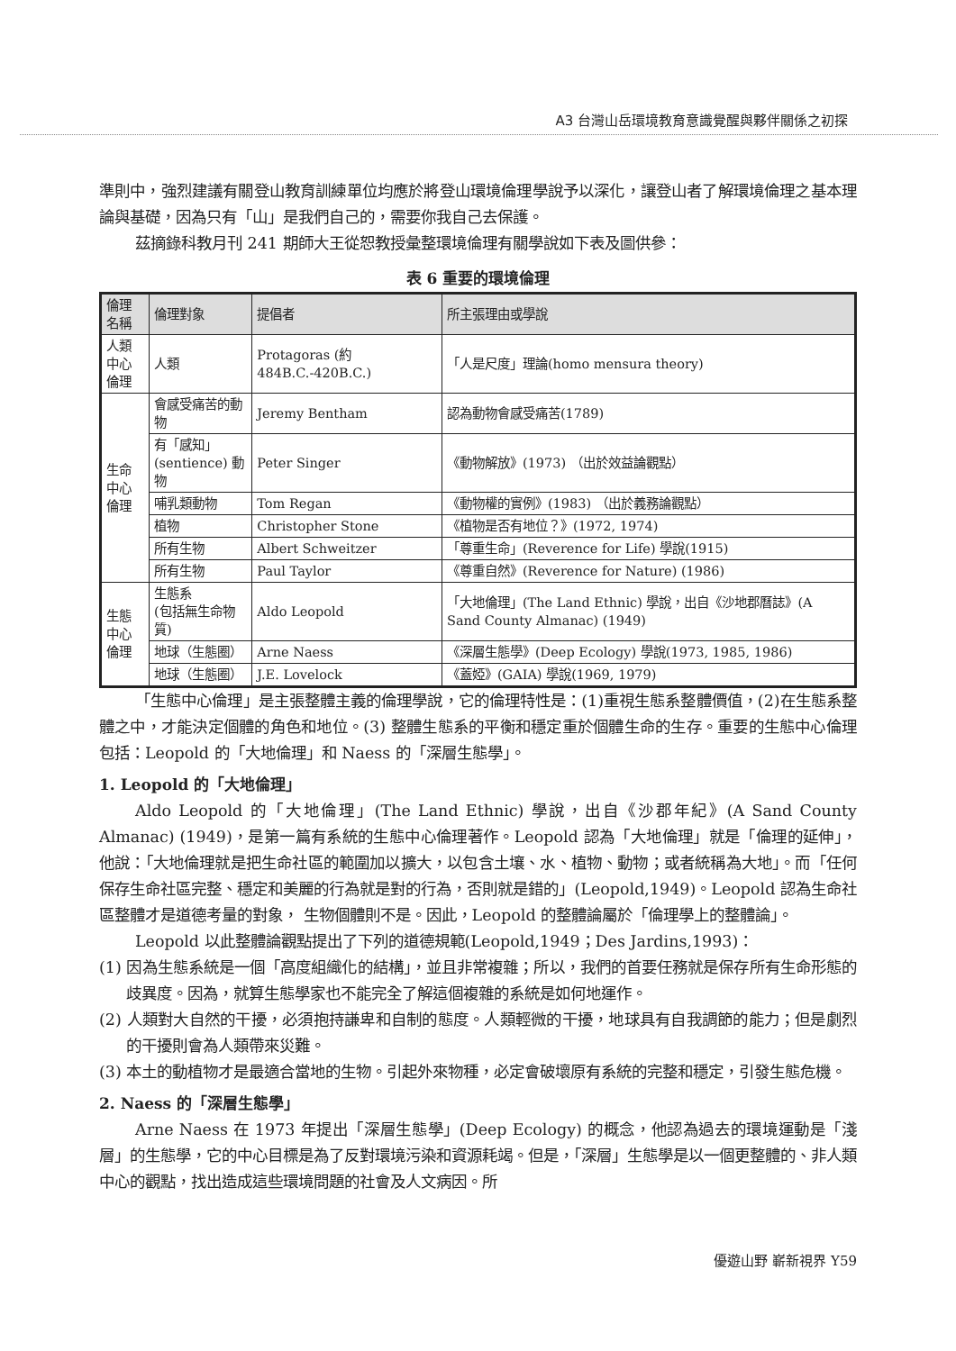A3 台灣山岳環境教育意識覺醒與夥伴關係之初探
準則中，強烈建議有關登山教育訓練單位均應於將登山環境倫理學說予以深化，讓登山者了解環境倫理之基本理論與基礎，因為只有「山」是我們自己的，需要你我自己去保護。
茲摘錄科教月刊 241 期師大王從恕教授彙整環境倫理有關學說如下表及圖供參：
表 6 重要的環境倫理
| 倫理名稱 | 倫理對象 | 提倡者 | 所主張理由或學說 |
| --- | --- | --- | --- |
| 人類中心 倫理 | 人類 | Protagoras (約 484B.C.-420B.C.) | 「人是尺度」理論(homo mensura theory) |
| 生命中心 倫理 | 會感受痛苦的動物 | Jeremy Bentham | 認為動物會感受痛苦(1789) |
| | 有「感知」 (sentience) 動物 | Peter Singer | 《動物解放》(1973) （出於效益論觀點） |
| | 哺乳類動物 | Tom Regan | 《動物權的實例》(1983) （出於義務論觀點） |
| | 植物 | Christopher Stone | 《植物是否有地位？》(1972, 1974) |
| | 所有生物 | Albert Schweitzer | 「尊重生命」(Reverence for Life) 學說(1915) |
| | 所有生物 | Paul Taylor | 《尊重自然》(Reverence for Nature) (1986) |
| 生態中心 倫理 | 生態系 (包括無生命物質) | Aldo Leopold | 「大地倫理」(The Land Ethnic) 學說，出自《沙地郡曆誌》(A Sand County Almanac) (1949) |
| | 地球（生態圈） | Arne Naess | 《深層生態學》(Deep Ecology) 學說(1973, 1985, 1986) |
| | 地球（生態圈） | J.E. Lovelock | 《蓋婭》(GAIA) 學說(1969, 1979) |
「生態中心倫理」是主張整體主義的倫理學說，它的倫理特性是：(1)重視生態系整體價值，(2)在生態系整體之中，才能決定個體的角色和地位。(3) 整體生態系的平衡和穩定重於個體生命的生存。重要的生態中心倫理包括：Leopold 的「大地倫理」和 Naess 的「深層生態學」。
1. Leopold 的「大地倫理」
Aldo Leopold 的「大地倫理」(The Land Ethnic) 學說，出自《沙郡年紀》(A Sand County Almanac) (1949)，是第一篇有系統的生態中心倫理著作。Leopold 認為「大地倫理」就是「倫理的延伸」，他說：「大地倫理就是把生命社區的範圍加以擴大，以包含土壤、水、植物、動物；或者統稱為大地」。而「任何保存生命社區完整、穩定和美麗的行為就是對的行為，否則就是錯的」(Leopold,1949)。Leopold 認為生命社區整體才是道德考量的對象， 生物個體則不是。因此，Leopold 的整體論屬於「倫理學上的整體論」。
Leopold 以此整體論觀點提出了下列的道德規範(Leopold,1949；Des Jardins,1993)：
(1) 因為生態系統是一個「高度組織化的結構」，並且非常複雜；所以，我們的首要任務就是保存所有生命形態的歧異度。因為，就算生態學家也不能完全了解這個複雜的系統是如何地運作。
(2) 人類對大自然的干擾，必須抱持謙卑和自制的態度。人類輕微的干擾，地球具有自我調節的能力；但是劇烈的干擾則會為人類帶來災難。
(3) 本土的動植物才是最適合當地的生物。引起外來物種，必定會破壞原有系統的完整和穩定，引發生態危機。
2. Naess 的「深層生態學」
Arne Naess 在 1973 年提出「深層生態學」(Deep Ecology) 的概念，他認為過去的環境運動是「淺層」的生態學，它的中心目標是為了反對環境污染和資源耗竭。但是，「深層」生態學是以一個更整體的、非人類中心的觀點，找出造成這些環境問題的社會及人文病因。所
優遊山野 嶄新視界 Y59